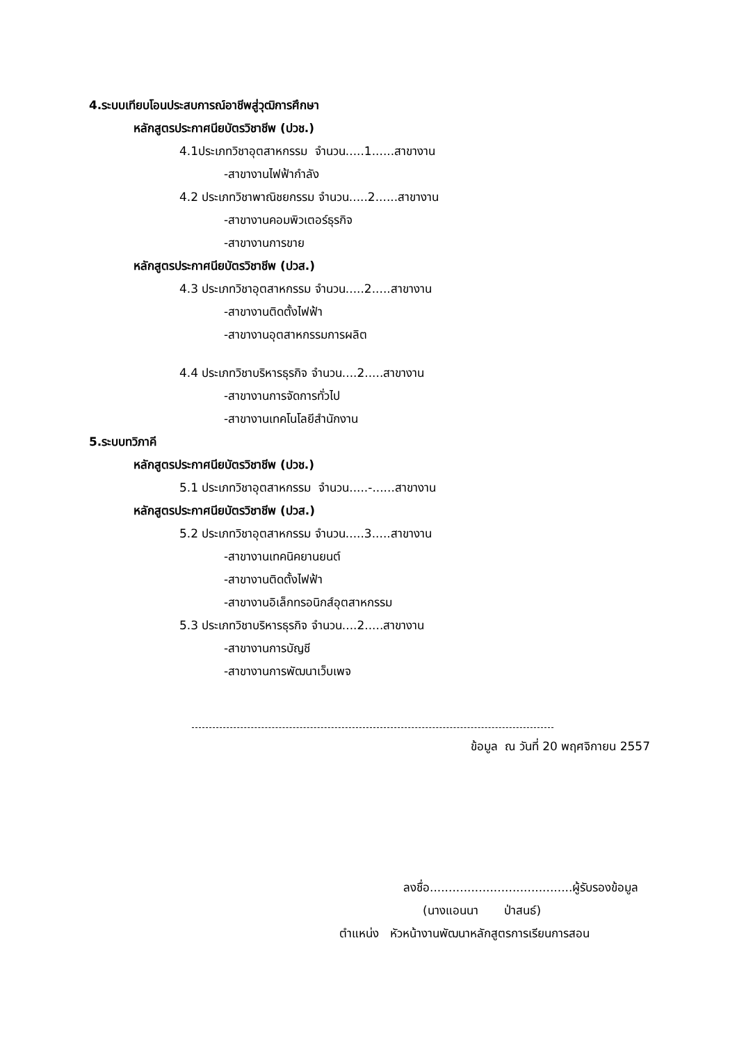4.ระบบเทียบโอนประสบการณ์อาชีพสู่วุฒิการศึกษา
หลักสูตรประกาศนียบัตรวิชาชีพ (ปวช.)
4.1ประเภทวิชาอุตสาหกรรม จำนวน.....1......สาขางาน
-สาขางานไฟฟ้ากำลัง
4.2 ประเภทวิชาพาณิชยกรรม จำนวน.....2......สาขางาน
-สาขางานคอมพิวเตอร์ธุรกิจ
-สาขางานการขาย
หลักสูตรประกาศนียบัตรวิชาชีพ (ปวส.)
4.3 ประเภทวิชาอุตสาหกรรม จำนวน.....2.....สาขางาน
-สาขางานติดตั้งไฟฟ้า
-สาขางานอุตสาหกรรมการผลิต
4.4 ประเภทวิชาบริหารธุรกิจ จำนวน....2.....สาขางาน
-สาขางานการจัดการทั่วไป
-สาขางานเทคโนโลยีสำนักงาน
5.ระบบทวิภาคี
หลักสูตรประกาศนียบัตรวิชาชีพ (ปวช.)
5.1 ประเภทวิชาอุตสาหกรรม จำนวน.....-......สาขางาน
หลักสูตรประกาศนียบัตรวิชาชีพ (ปวส.)
5.2 ประเภทวิชาอุตสาหกรรม จำนวน.....3.....สาขางาน
-สาขางานเทคนิคยานยนต์
-สาขางานติดตั้งไฟฟ้า
-สาขางานอิเล็กทรอนิกส์อุตสาหกรรม
5.3 ประเภทวิชาบริหารธุรกิจ จำนวน....2.....สาขางาน
-สาขางานการบัญชี
-สาขางานการพัฒนาเว็บเพจ
ข้อมูล ณ วันที่ 20 พฤศจิกายน 2557
ลงชื่อ......................................ผู้รับรองข้อมูล
(นางแอนนา ป่าสนธ์)
ตำแหน่ง หัวหน้างานพัฒนาหลักสูตรการเรียนการสอน